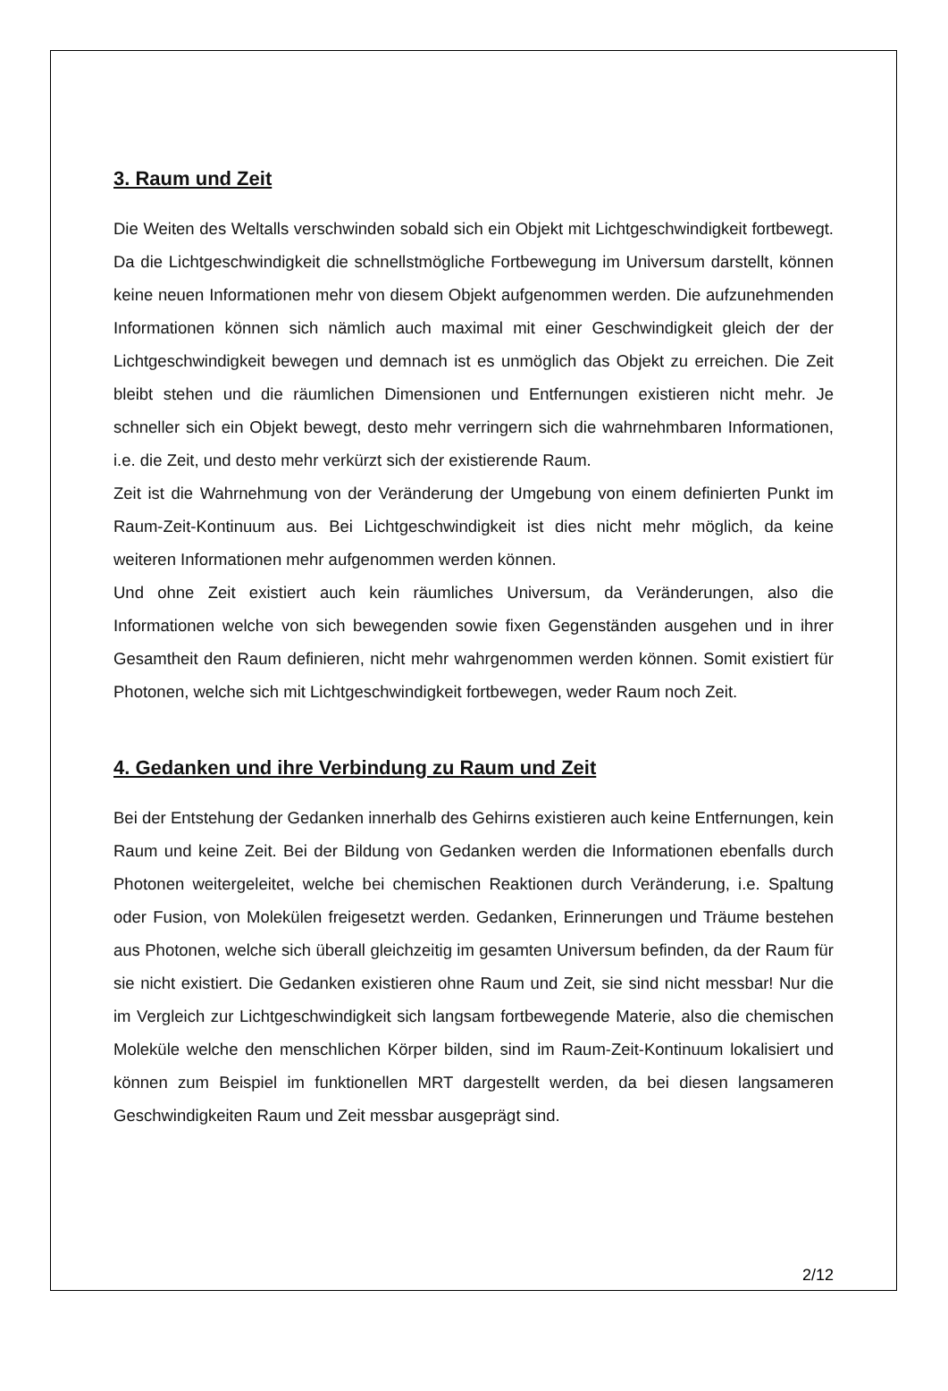3. Raum und Zeit
Die Weiten des Weltalls verschwinden sobald sich ein Objekt mit Lichtgeschwindigkeit fortbewegt. Da die Lichtgeschwindigkeit die schnellstmögliche Fortbewegung im Universum darstellt, können keine neuen Informationen mehr von diesem Objekt aufgenommen werden. Die aufzunehmenden Informationen können sich nämlich auch maximal mit einer Geschwindigkeit gleich der der Lichtgeschwindigkeit bewegen und demnach ist es unmöglich das Objekt zu erreichen. Die Zeit bleibt stehen und die räumlichen Dimensionen und Entfernungen existieren nicht mehr. Je schneller sich ein Objekt bewegt, desto mehr verringern sich die wahrnehmbaren Informationen, i.e. die Zeit, und desto mehr verkürzt sich der existierende Raum.
Zeit ist die Wahrnehmung von der Veränderung der Umgebung von einem definierten Punkt im Raum-Zeit-Kontinuum aus. Bei Lichtgeschwindigkeit ist dies nicht mehr möglich, da keine weiteren Informationen mehr aufgenommen werden können.
Und ohne Zeit existiert auch kein räumliches Universum, da Veränderungen, also die Informationen welche von sich bewegenden sowie fixen Gegenständen ausgehen und in ihrer Gesamtheit den Raum definieren, nicht mehr wahrgenommen werden können. Somit existiert für Photonen, welche sich mit Lichtgeschwindigkeit fortbewegen, weder Raum noch Zeit.
4. Gedanken und ihre Verbindung zu Raum und Zeit
Bei der Entstehung der Gedanken innerhalb des Gehirns existieren auch keine Entfernungen, kein Raum und keine Zeit. Bei der Bildung von Gedanken werden die Informationen ebenfalls durch Photonen weitergeleitet, welche bei chemischen Reaktionen durch Veränderung, i.e. Spaltung oder Fusion, von Molekülen freigesetzt werden. Gedanken, Erinnerungen und Träume bestehen aus Photonen, welche sich überall gleichzeitig im gesamten Universum befinden, da der Raum für sie nicht existiert. Die Gedanken existieren ohne Raum und Zeit, sie sind nicht messbar! Nur die im Vergleich zur Lichtgeschwindigkeit sich langsam fortbewegende Materie, also die chemischen Moleküle welche den menschlichen Körper bilden, sind im Raum-Zeit-Kontinuum lokalisiert und können zum Beispiel im funktionellen MRT dargestellt werden, da bei diesen langsameren Geschwindigkeiten Raum und Zeit messbar ausgeprägt sind.
2/12